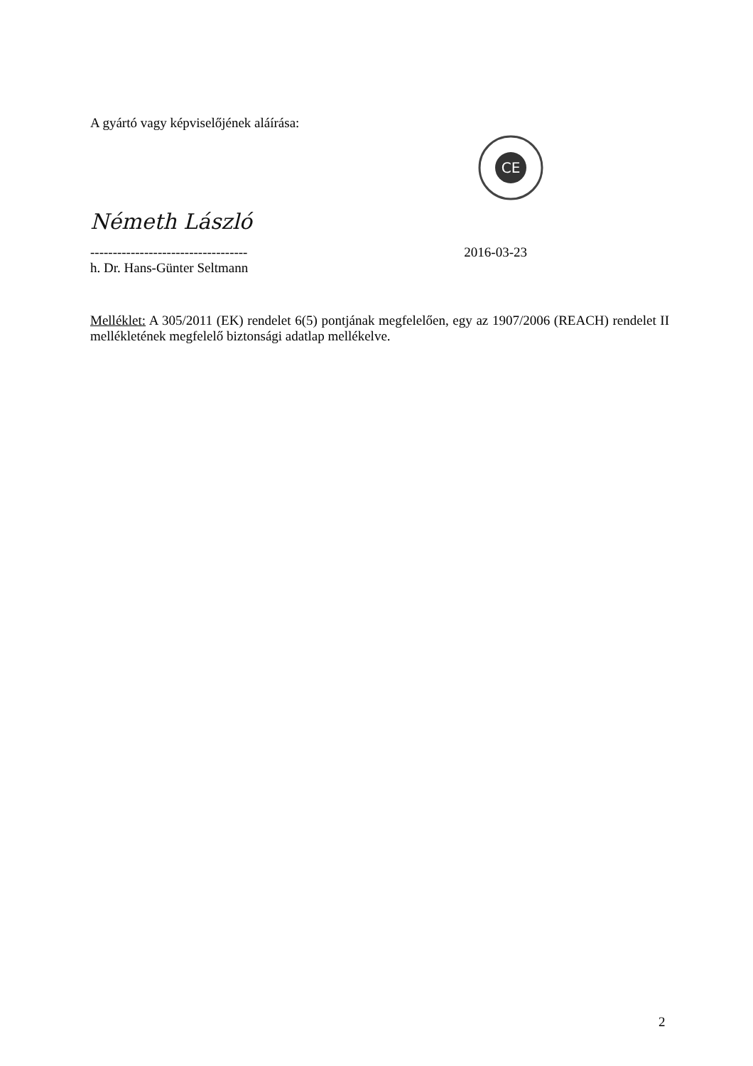A gyártó vagy képviselőjének aláírása:
CE
Németh László
-----------------------------------
2016-03-23
h. Dr. Hans-Günter Seltmann
Melléklet: A 305/2011 (EK) rendelet 6(5) pontjának megfelelően, egy az 1907/2006 (REACH) rendelet II mellékletének megfelelő biztonsági adatlap mellékelve.
2